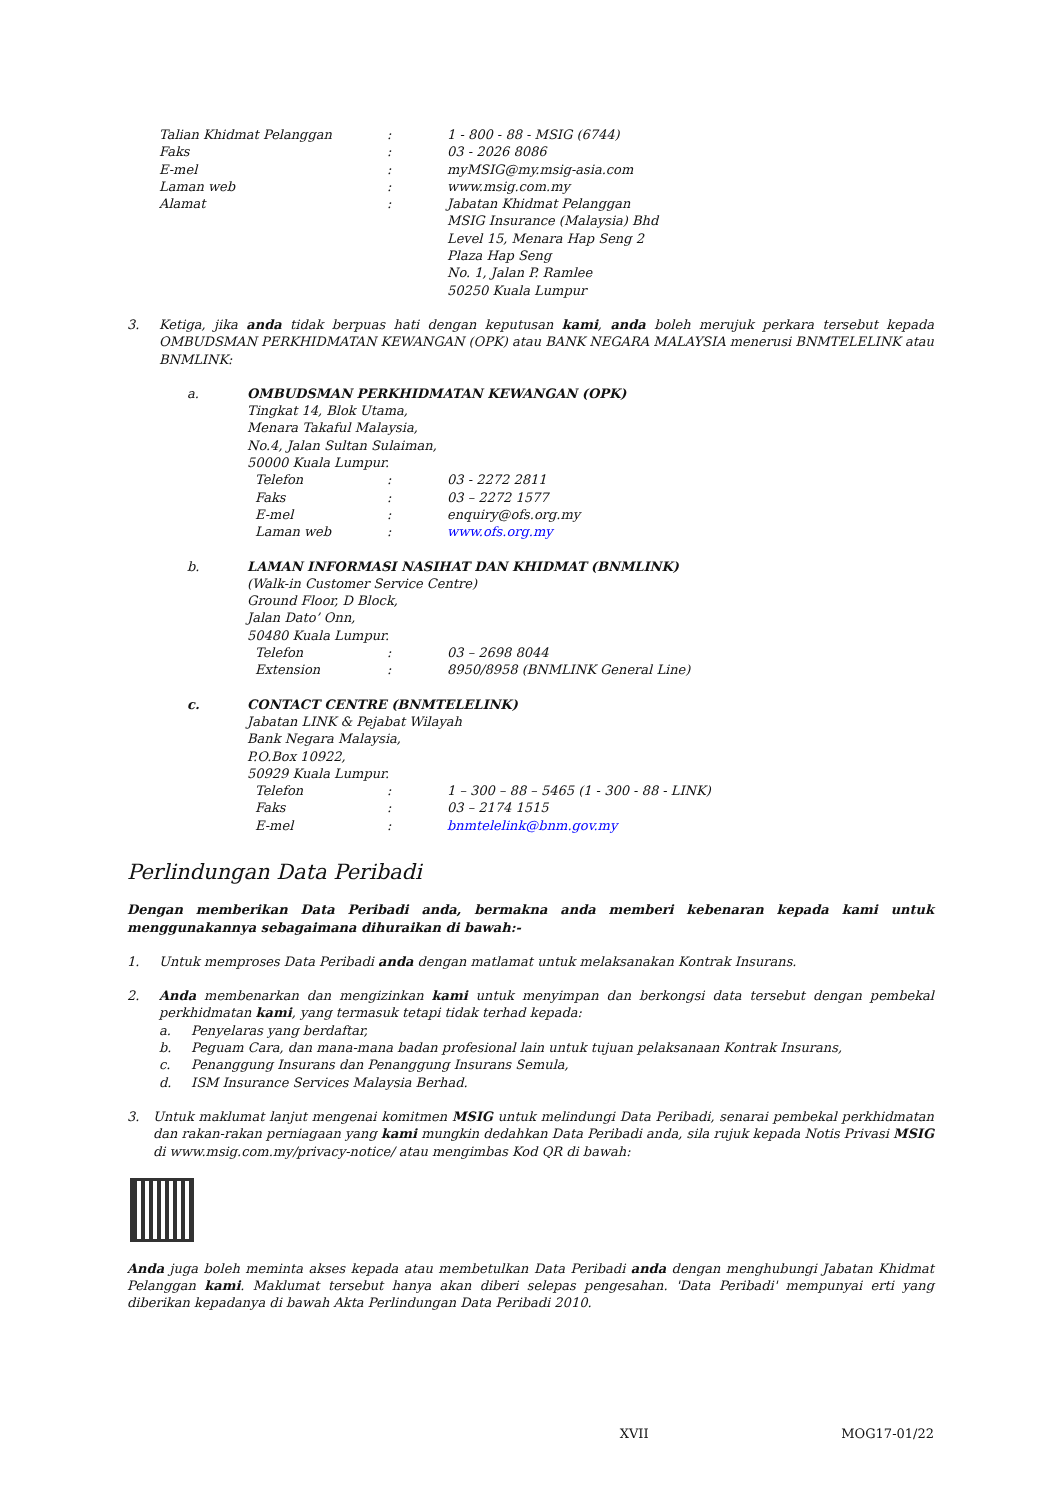Talian Khidmat Pelanggan: 1 - 800 - 88 - MSIG (6744)
Faks: 03 - 2026 8086
E-mel: myMSIG@my.msig-asia.com
Laman web: www.msig.com.my
Alamat: Jabatan Khidmat Pelanggan
MSIG Insurance (Malaysia) Bhd
Level 15, Menara Hap Seng 2
Plaza Hap Seng
No. 1, Jalan P. Ramlee
50250 Kuala Lumpur
3. Ketiga, jika anda tidak berpuas hati dengan keputusan kami, anda boleh merujuk perkara tersebut kepada OMBUDSMAN PERKHIDMATAN KEWANGAN (OPK) atau BANK NEGARA MALAYSIA menerusi BNMTELELINK atau BNMLINK:
a. OMBUDSMAN PERKHIDMATAN KEWANGAN (OPK)
Tingkat 14, Blok Utama,
Menara Takaful Malaysia,
No.4, Jalan Sultan Sulaiman,
50000 Kuala Lumpur.
Telefon: 03 - 2272 2811
Faks: 03 – 2272 1577
E-mel: enquiry@ofs.org.my
Laman web: www.ofs.org.my
b. LAMAN INFORMASI NASIHAT DAN KHIDMAT (BNMLINK)
(Walk-in Customer Service Centre)
Ground Floor, D Block,
Jalan Dato’ Onn,
50480 Kuala Lumpur.
Telefon: 03 – 2698 8044
Extension: 8950/8958 (BNMLINK General Line)
c. CONTACT CENTRE (BNMTELELINK)
Jabatan LINK & Pejabat Wilayah
Bank Negara Malaysia,
P.O.Box 10922,
50929 Kuala Lumpur.
Telefon: 1 – 300 – 88 – 5465 (1 - 300 - 88 - LINK)
Faks: 03 – 2174 1515
E-mel: bnmtelelink@bnm.gov.my
Perlindungan Data Peribadi
Dengan memberikan Data Peribadi anda, bermakna anda memberi kebenaran kepada kami untuk menggunakannya sebagaimana dihuraikan di bawah:-
1. Untuk memproses Data Peribadi anda dengan matlamat untuk melaksanakan Kontrak Insurans.
2. Anda membenarkan dan mengizinkan kami untuk menyimpan dan berkongsi data tersebut dengan pembekal perkhidmatan kami, yang termasuk tetapi tidak terhad kepada:
a. Penyelaras yang berdaftar,
b. Peguam Cara, dan mana-mana badan profesional lain untuk tujuan pelaksanaan Kontrak Insurans,
c. Penanggung Insurans dan Penanggung Insurans Semula,
d. ISM Insurance Services Malaysia Berhad.
3. Untuk maklumat lanjut mengenai komitmen MSIG untuk melindungi Data Peribadi, senarai pembekal perkhidmatan dan rakan-rakan perniagaan yang kami mungkin dedahkan Data Peribadi anda, sila rujuk kepada Notis Privasi MSIG di www.msig.com.my/privacy-notice/ atau mengimbas Kod QR di bawah:
Anda juga boleh meminta akses kepada atau membetulkan Data Peribadi anda dengan menghubungi Jabatan Khidmat Pelanggan kami. Maklumat tersebut hanya akan diberi selepas pengesahan. 'Data Peribadi' mempunyai erti yang diberikan kepadanya di bawah Akta Perlindungan Data Peribadi 2010.
XVII MOG17-01/22